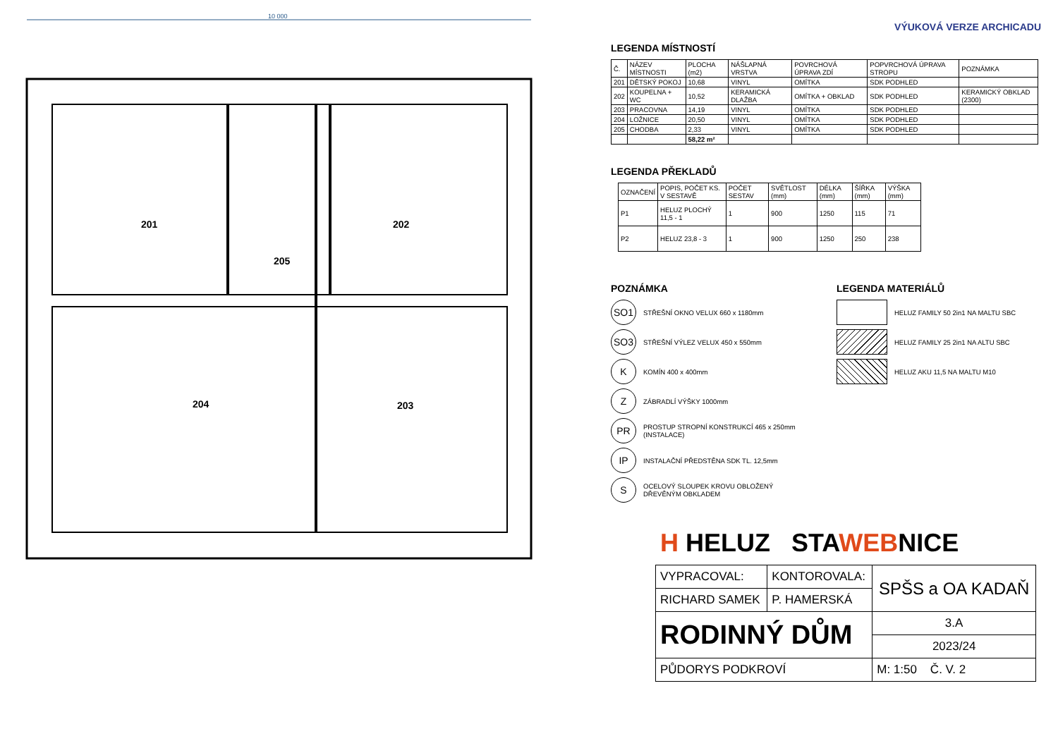10 000
201 202
205
204 203
VÝUKOVÁ VERZE ARCHICADU
LEGENDA MÍSTNOSTÍ
| Č. | NÁZEV MÍSTNOSTI | PLOCHA (m2) | NÁŠLAPNÁ VRSTVA | POVRCHOVÁ ÚPRAVA ZDÍ | POPVRCHOVÁ ÚPRAVA STROPU | POZNÁMKA |
| --- | --- | --- | --- | --- | --- | --- |
| 201 | DĚTSKÝ POKOJ | 10,68 | VINYL | OMÍTKA | SDK PODHLED | |
| 202 | KOUPELNA + WC | 10,52 | KERAMICKÁ DLAŽBA | OMÍTKA + OBKLAD | SDK PODHLED | KERAMICKÝ OBKLAD (2300) |
| 203 | PRACOVNA | 14,19 | VINYL | OMÍTKA | SDK PODHLED | |
| 204 | LOŽNICE | 20,50 | VINYL | OMÍTKA | SDK PODHLED | |
| 205 | CHODBA | 2,33 | VINYL | OMÍTKA | SDK PODHLED | |
| | | 58,22 m² | | | | |
LEGENDA PŘEKLADŮ
| OZNAČENÍ | POPIS, POČET KS. V SESTAVĚ | POČET SESTAV | SVĚTLOST (mm) | DÉLKA (mm) | ŠÍŘKA (mm) | VÝŠKA (mm) |
| --- | --- | --- | --- | --- | --- | --- |
| P1 | HELUZ PLOCHÝ 11,5 - 1 | 1 | 900 | 1250 | 115 | 71 |
| P2 | HELUZ 23,8 - 3 | 1 | 900 | 1250 | 250 | 238 |
POZNÁMKA
SO1 STŘEŠNÍ OKNO VELUX 660 x 1180mm
SO3 STŘEŠNÍ VÝLEZ VELUX 450 x 550mm
K KOMÍN 400 x 400mm
Z ZÁBRADLÍ VÝŠKY 1000mm
PR PROSTUP STROPNÍ KONSTRUKCÍ 465 x 250mm (INSTALACE)
IP INSTALAČNÍ PŘEDSTĚNA SDK TL. 12,5mm
S OCELOVÝ SLOUPEK KROVU OBLOŽENÝ DŘEVĚNÝM OBKLADEM
LEGENDA MATERIÁLŮ
HELUZ FAMILY 50 2in1 NA MALTU SBC
HELUZ FAMILY 25 2in1 NA ALTU SBC
HELUZ AKU 11,5 NA MALTU M10
H HELUZ STAWEBNICE
| VYPRACOVAL: | KONTOROVALA: | SPŠS a OA KADAŇ |
| RICHARD SAMEK | P. HAMERSKÁ | |
| RODINNÝ DŮM | | 3.A |
| | | 2023/24 |
| PŮDORYS PODKROVÍ | | M: 1:50 Č. V. 2 |